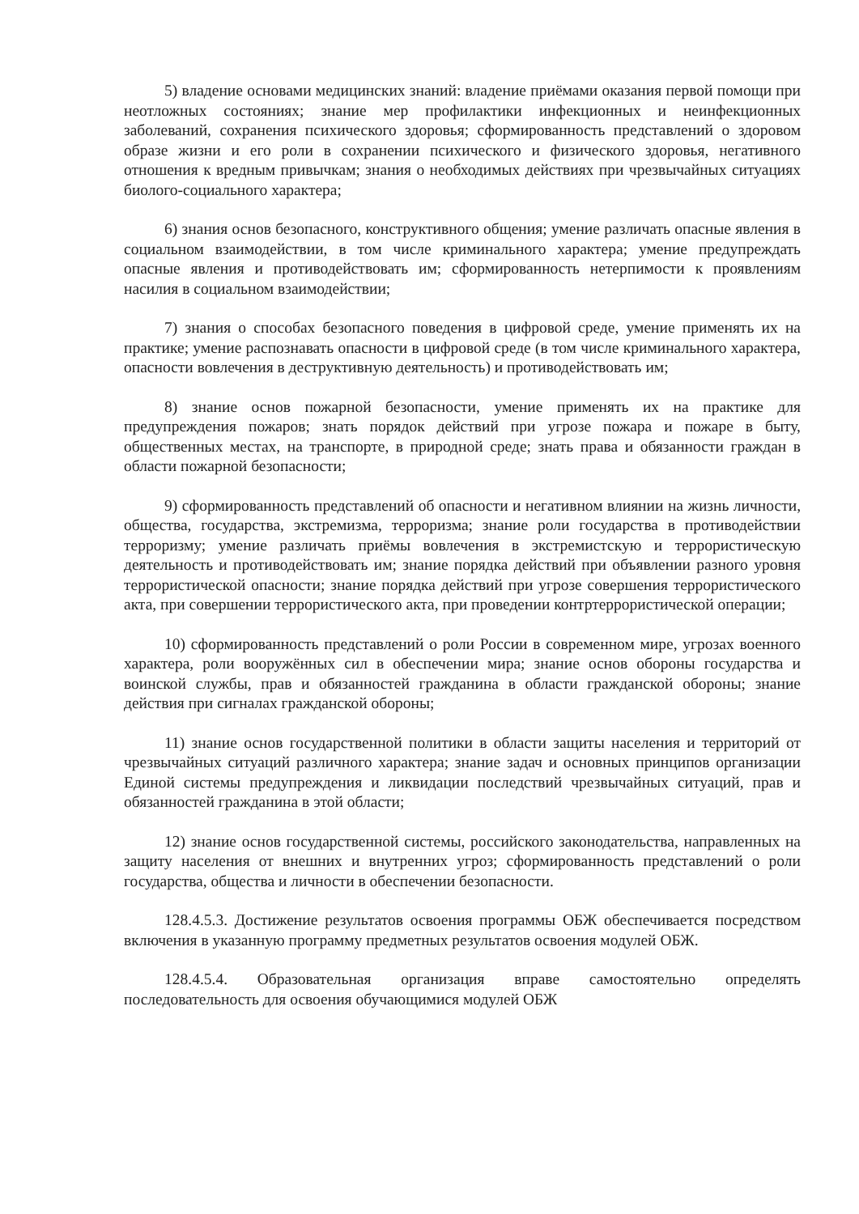5) владение основами медицинских знаний: владение приёмами оказания первой помощи при неотложных состояниях; знание мер профилактики инфекционных и неинфекционных заболеваний, сохранения психического здоровья; сформированность представлений о здоровом образе жизни и его роли в сохранении психического и физического здоровья, негативного отношения к вредным привычкам; знания о необходимых действиях при чрезвычайных ситуациях биолого-социального характера;
6) знания основ безопасного, конструктивного общения; умение различать опасные явления в социальном взаимодействии, в том числе криминального характера; умение предупреждать опасные явления и противодействовать им; сформированность нетерпимости к проявлениям насилия в социальном взаимодействии;
7) знания о способах безопасного поведения в цифровой среде, умение применять их на практике; умение распознавать опасности в цифровой среде (в том числе криминального характера, опасности вовлечения в деструктивную деятельность) и противодействовать им;
8) знание основ пожарной безопасности, умение применять их на практике для предупреждения пожаров; знать порядок действий при угрозе пожара и пожаре в быту, общественных местах, на транспорте, в природной среде; знать права и обязанности граждан в области пожарной безопасности;
9) сформированность представлений об опасности и негативном влиянии на жизнь личности, общества, государства, экстремизма, терроризма; знание роли государства в противодействии терроризму; умение различать приёмы вовлечения в экстремистскую и террористическую деятельность и противодействовать им; знание порядка действий при объявлении разного уровня террористической опасности; знание порядка действий при угрозе совершения террористического акта, при совершении террористического акта, при проведении контртеррористической операции;
10) сформированность представлений о роли России в современном мире, угрозах военного характера, роли вооружённых сил в обеспечении мира; знание основ обороны государства и воинской службы, прав и обязанностей гражданина в области гражданской обороны; знание действия при сигналах гражданской обороны;
11) знание основ государственной политики в области защиты населения и территорий от чрезвычайных ситуаций различного характера; знание задач и основных принципов организации Единой системы предупреждения и ликвидации последствий чрезвычайных ситуаций, прав и обязанностей гражданина в этой области;
12) знание основ государственной системы, российского законодательства, направленных на защиту населения от внешних и внутренних угроз; сформированность представлений о роли государства, общества и личности в обеспечении безопасности.
128.4.5.3. Достижение результатов освоения программы ОБЖ обеспечивается посредством включения в указанную программу предметных результатов освоения модулей ОБЖ.
128.4.5.4. Образовательная организация вправе самостоятельно определять последовательность для освоения обучающимися модулей ОБЖ